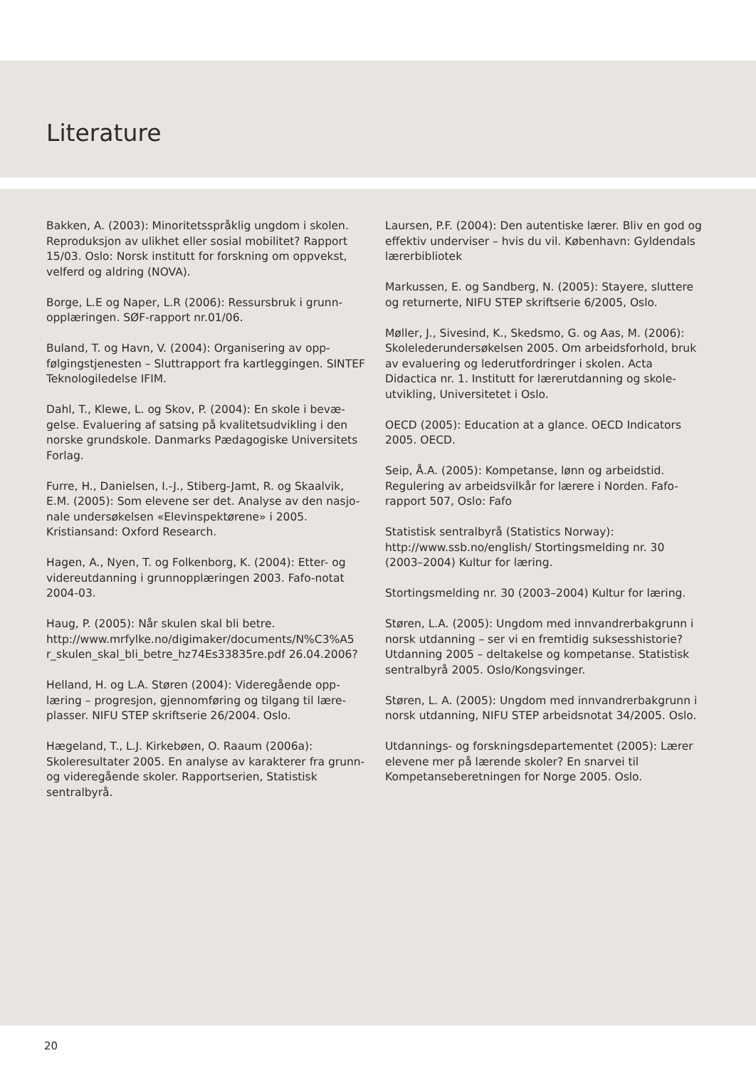Literature
Bakken, A. (2003): Minoritetsspråklig ungdom i skolen. Reproduksjon av ulikhet eller sosial mobilitet? Rapport 15/03. Oslo: Norsk institutt for forskning om oppvekst, velferd og aldring (NOVA).
Borge, L.E og Naper, L.R (2006): Ressursbruk i grunn-opplæringen. SØF-rapport nr.01/06.
Buland, T. og Havn, V. (2004): Organisering av opp-følgingstjenesten – Sluttrapport fra kartleggingen. SINTEF Teknologiledelse IFIM.
Dahl, T., Klewe, L. og Skov, P. (2004): En skole i bevæ-gelse. Evaluering af satsing på kvalitetsudvikling i den norske grundskole. Danmarks Pædagogiske Universitets Forlag.
Furre, H., Danielsen, I.-J., Stiberg-Jamt, R. og Skaalvik, E.M. (2005): Som elevene ser det. Analyse av den nasjo-nale undersøkelsen «Elevinspektørene» i 2005. Kristiansand: Oxford Research.
Hagen, A., Nyen, T. og Folkenborg, K. (2004): Etter- og videreutdanning i grunnopplæringen 2003. Fafo-notat 2004-03.
Haug, P. (2005): Når skulen skal bli betre. http://www.mrfylke.no/digimaker/documents/N%C3%A5 r_skulen_skal_bli_betre_hz74Es33835re.pdf 26.04.2006?
Helland, H. og L.A. Støren (2004): Videregående opp-læring – progresjon, gjennomføring og tilgang til lære-plasser. NIFU STEP skriftserie 26/2004. Oslo.
Hægeland, T., L.J. Kirkebøen, O. Raaum (2006a): Skoleresultater 2005. En analyse av karakterer fra grunn- og videregående skoler. Rapportserien, Statistisk sentralbyrå.
Laursen, P.F. (2004): Den autentiske lærer. Bliv en god og effektiv underviser – hvis du vil. København: Gyldendals lærerbibliotek
Markussen, E. og Sandberg, N. (2005): Stayere, sluttere og returnerte, NIFU STEP skriftserie 6/2005, Oslo.
Møller, J., Sivesind, K., Skedsmo, G. og Aas, M. (2006): Skolelederundersøkelsen 2005. Om arbeidsforhold, bruk av evaluering og lederutfordringer i skolen. Acta Didactica nr. 1. Institutt for lærerutdanning og skole-utvikling, Universitetet i Oslo.
OECD (2005): Education at a glance. OECD Indicators 2005. OECD.
Seip, Å.A. (2005): Kompetanse, lønn og arbeidstid. Regulering av arbeidsvilkår for lærere i Norden. Fafo-rapport 507, Oslo: Fafo
Statistisk sentralbyrå (Statistics Norway): http://www.ssb.no/english/ Stortingsmelding nr. 30 (2003–2004) Kultur for læring.
Stortingsmelding nr. 30 (2003–2004) Kultur for læring.
Støren, L.A. (2005): Ungdom med innvandrerbakgrunn i norsk utdanning – ser vi en fremtidig suksesshistorie? Utdanning 2005 – deltakelse og kompetanse. Statistisk sentralbyrå 2005. Oslo/Kongsvinger.
Støren, L. A. (2005): Ungdom med innvandrerbakgrunn i norsk utdanning, NIFU STEP arbeidsnotat 34/2005. Oslo.
Utdannings- og forskningsdepartementet (2005): Lærer elevene mer på lærende skoler? En snarvei til Kompetanseberetningen for Norge 2005. Oslo.
20